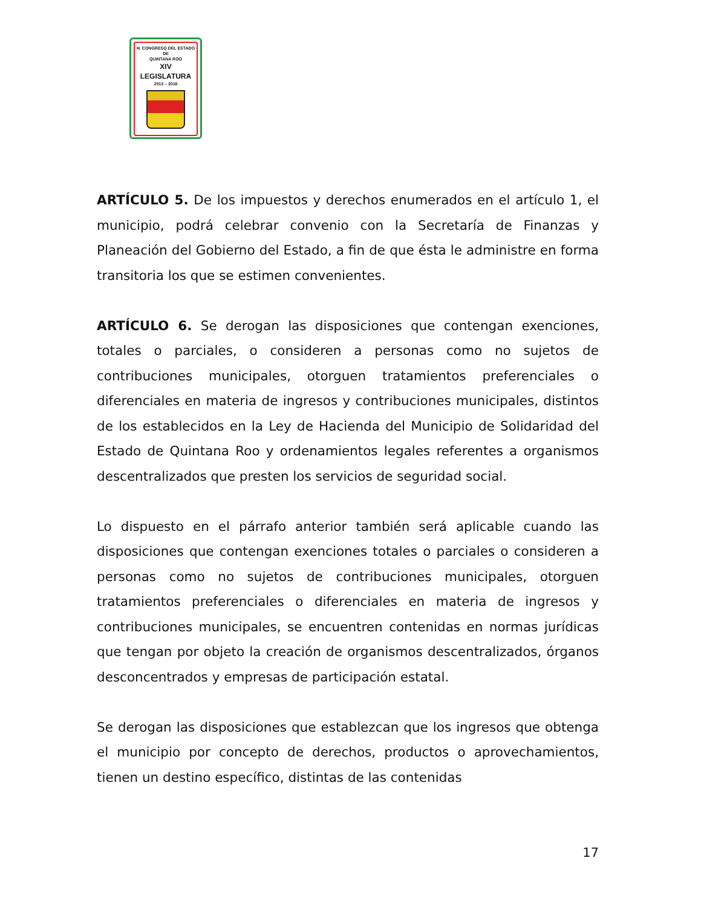H. CONGRESO DEL ESTADO
DE
QUINTANA ROO
XIV LEGISLATURA
2013 – 2016
ARTÍCULO 5. De los impuestos y derechos enumerados en el artículo 1, el municipio, podrá celebrar convenio con la Secretaría de Finanzas y Planeación del Gobierno del Estado, a fin de que ésta le administre en forma transitoria los que se estimen convenientes.
ARTÍCULO 6. Se derogan las disposiciones que contengan exenciones, totales o parciales, o consideren a personas como no sujetos de contribuciones municipales, otorguen tratamientos preferenciales o diferenciales en materia de ingresos y contribuciones municipales, distintos de los establecidos en la Ley de Hacienda del Municipio de Solidaridad del Estado de Quintana Roo y ordenamientos legales referentes a organismos descentralizados que presten los servicios de seguridad social.
Lo dispuesto en el párrafo anterior también será aplicable cuando las disposiciones que contengan exenciones totales o parciales o consideren a personas como no sujetos de contribuciones municipales, otorguen tratamientos preferenciales o diferenciales en materia de ingresos y contribuciones municipales, se encuentren contenidas en normas jurídicas que tengan por objeto la creación de organismos descentralizados, órganos desconcentrados y empresas de participación estatal.
Se derogan las disposiciones que establezcan que los ingresos que obtenga el municipio por concepto de derechos, productos o aprovechamientos, tienen un destino específico, distintas de las contenidas
17